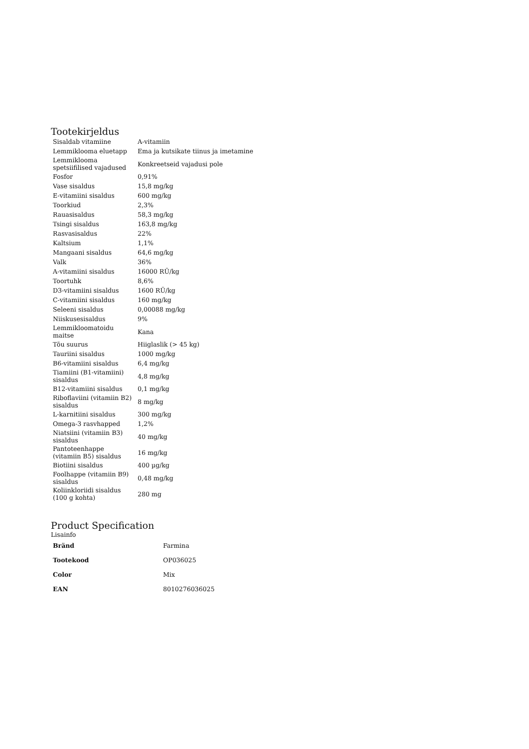Tootekirjeldus
| Sisaldab vitamiine | A-vitamiin |
| Lemmiklooma eluetapp | Ema ja kutsikate tiinus ja imetamine |
| Lemmiklooma spetsiifilised vajadused | Konkreetseid vajadusi pole |
| Fosfor | 0,91% |
| Vase sisaldus | 15,8 mg/kg |
| E-vitamiini sisaldus | 600 mg/kg |
| Toorkiud | 2,3% |
| Rauasisaldus | 58,3 mg/kg |
| Tsingi sisaldus | 163,8 mg/kg |
| Rasvasisaldus | 22% |
| Kaltsium | 1,1% |
| Mangaani sisaldus | 64,6 mg/kg |
| Valk | 36% |
| A-vitamiini sisaldus | 16000 RÜ/kg |
| Toortuhk | 8,6% |
| D3-vitamiini sisaldus | 1600 RÜ/kg |
| C-vitamiini sisaldus | 160 mg/kg |
| Seleeni sisaldus | 0,00088 mg/kg |
| Niiskusesisaldus | 9% |
| Lemmikloomatoidu maitse | Kana |
| Tõu suurus | Hiiglaslik (> 45 kg) |
| Tauriini sisaldus | 1000 mg/kg |
| B6-vitamiini sisaldus | 6,4 mg/kg |
| Tiamiini (B1-vitamiini) sisaldus | 4,8 mg/kg |
| B12-vitamiini sisaldus | 0,1 mg/kg |
| Riboflaviini (vitamiin B2) sisaldus | 8 mg/kg |
| L-karnitiini sisaldus | 300 mg/kg |
| Omega-3 rasvhapped | 1,2% |
| Niatsiini (vitamiin B3) sisaldus | 40 mg/kg |
| Pantoteenhappe (vitamiin B5) sisaldus | 16 mg/kg |
| Biotiini sisaldus | 400 µg/kg |
| Foolhappe (vitamiin B9) sisaldus | 0,48 mg/kg |
| Koliinkloriidi sisaldus (100 g kohta) | 280 mg |
Product Specification
Lisainfo
| Bränd | Farmina |
| Tootekood | OP036025 |
| Color | Mix |
| EAN | 8010276036025 |